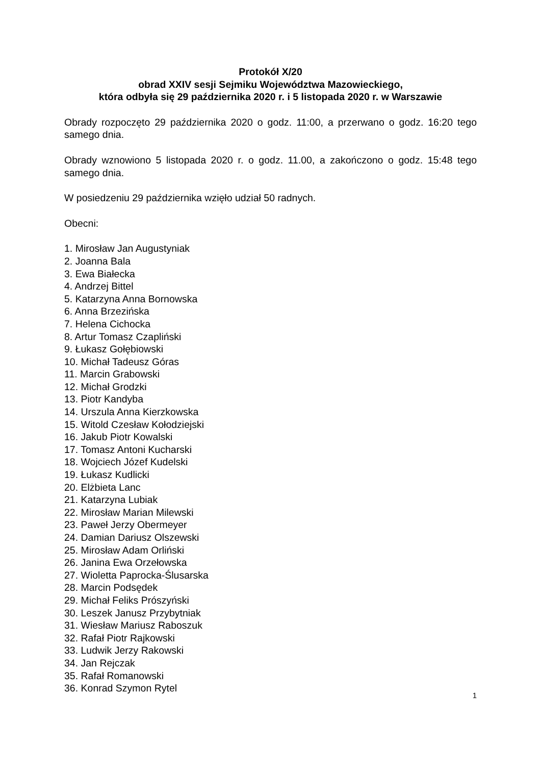Protokół X/20
obrad XXIV sesji Sejmiku Województwa Mazowieckiego,
która odbyła się 29 października 2020 r. i 5 listopada 2020 r. w Warszawie
Obrady rozpoczęto 29 października 2020 o godz. 11:00, a przerwano o godz. 16:20 tego samego dnia.
Obrady wznowiono 5 listopada 2020 r. o godz. 11.00, a zakończono o godz. 15:48 tego samego dnia.
W posiedzeniu 29 października wzięło udział 50 radnych.
Obecni:
1. Mirosław Jan Augustyniak
2. Joanna Bala
3. Ewa Białecka
4. Andrzej Bittel
5. Katarzyna Anna Bornowska
6. Anna Brzezińska
7. Helena Cichocka
8. Artur Tomasz Czapliński
9. Łukasz Gołębiowski
10. Michał Tadeusz Góras
11. Marcin Grabowski
12. Michał Grodzki
13. Piotr Kandyba
14. Urszula Anna Kierzkowska
15. Witold Czesław Kołodziejski
16. Jakub Piotr Kowalski
17. Tomasz Antoni Kucharski
18. Wojciech Józef Kudelski
19. Łukasz Kudlicki
20. Elżbieta Lanc
21. Katarzyna Lubiak
22. Mirosław Marian Milewski
23. Paweł Jerzy Obermeyer
24. Damian Dariusz Olszewski
25. Mirosław Adam Orliński
26. Janina Ewa Orzełowska
27. Wioletta Paprocka-Ślusarska
28. Marcin Podsędek
29. Michał Feliks Prószyński
30. Leszek Janusz Przybytniak
31. Wiesław Mariusz Raboszuk
32. Rafał Piotr Rajkowski
33. Ludwik Jerzy Rakowski
34. Jan Rejczak
35. Rafał Romanowski
36. Konrad Szymon Rytel
1